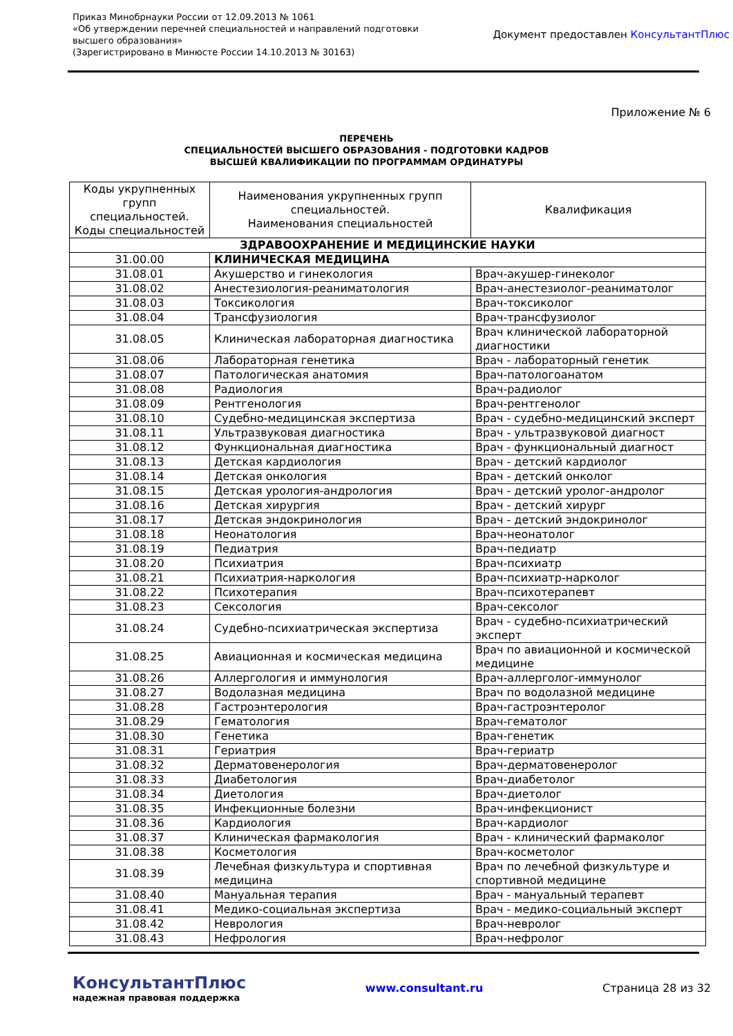Приказ Минобрнауки России от 12.09.2013 № 1061
«Об утверждении перечней специальностей и направлений подготовки
высшего образования»
(Зарегистрировано в Минюсте России 14.10.2013 № 30163)
Документ предоставлен КонсультантПлюс
Приложение № 6
ПЕРЕЧЕНЬ
СПЕЦИАЛЬНОСТЕЙ ВЫСШЕГО ОБРАЗОВАНИЯ - ПОДГОТОВКИ КАДРОВ
ВЫСШЕЙ КВАЛИФИКАЦИИ ПО ПРОГРАММАМ ОРДИНАТУРЫ
| Коды укрупненных групп специальностей. Коды специальностей | Наименования укрупненных групп специальностей. Наименования специальностей | Квалификация |
| --- | --- | --- |
| ЗДРАВООХРАНЕНИЕ И МЕДИЦИНСКИЕ НАУКИ | | |
| 31.00.00 | КЛИНИЧЕСКАЯ МЕДИЦИНА | |
| 31.08.01 | Акушерство и гинекология | Врач-акушер-гинеколог |
| 31.08.02 | Анестезиология-реаниматология | Врач-анестезиолог-реаниматолог |
| 31.08.03 | Токсикология | Врач-токсиколог |
| 31.08.04 | Трансфузиология | Врач-трансфузиолог |
| 31.08.05 | Клиническая лабораторная диагностика | Врач клинической лабораторной диагностики |
| 31.08.06 | Лабораторная генетика | Врач - лабораторный генетик |
| 31.08.07 | Патологическая анатомия | Врач-патологоанатом |
| 31.08.08 | Радиология | Врач-радиолог |
| 31.08.09 | Рентгенология | Врач-рентгенолог |
| 31.08.10 | Судебно-медицинская экспертиза | Врач - судебно-медицинский эксперт |
| 31.08.11 | Ультразвуковая диагностика | Врач - ультразвуковой диагност |
| 31.08.12 | Функциональная диагностика | Врач - функциональный диагност |
| 31.08.13 | Детская кардиология | Врач - детский кардиолог |
| 31.08.14 | Детская онкология | Врач - детский онколог |
| 31.08.15 | Детская урология-андрология | Врач - детский уролог-андролог |
| 31.08.16 | Детская хирургия | Врач - детский хирург |
| 31.08.17 | Детская эндокринология | Врач - детский эндокринолог |
| 31.08.18 | Неонатология | Врач-неонатолог |
| 31.08.19 | Педиатрия | Врач-педиатр |
| 31.08.20 | Психиатрия | Врач-психиатр |
| 31.08.21 | Психиатрия-наркология | Врач-психиатр-нарколог |
| 31.08.22 | Психотерапия | Врач-психотерапевт |
| 31.08.23 | Сексология | Врач-сексолог |
| 31.08.24 | Судебно-психиатрическая экспертиза | Врач - судебно-психиатрический эксперт |
| 31.08.25 | Авиационная и космическая медицина | Врач по авиационной и космической медицине |
| 31.08.26 | Аллергология и иммунология | Врач-аллерголог-иммунолог |
| 31.08.27 | Водолазная медицина | Врач по водолазной медицине |
| 31.08.28 | Гастроэнтерология | Врач-гастроэнтеролог |
| 31.08.29 | Гематология | Врач-гематолог |
| 31.08.30 | Генетика | Врач-генетик |
| 31.08.31 | Гериатрия | Врач-гериатр |
| 31.08.32 | Дерматовенерология | Врач-дерматовенеролог |
| 31.08.33 | Диабетология | Врач-диабетолог |
| 31.08.34 | Диетология | Врач-диетолог |
| 31.08.35 | Инфекционные болезни | Врач-инфекционист |
| 31.08.36 | Кардиология | Врач-кардиолог |
| 31.08.37 | Клиническая фармакология | Врач - клинический фармаколог |
| 31.08.38 | Косметология | Врач-косметолог |
| 31.08.39 | Лечебная физкультура и спортивная медицина | Врач по лечебной физкультуре и спортивной медицине |
| 31.08.40 | Мануальная терапия | Врач - мануальный терапевт |
| 31.08.41 | Медико-социальная экспертиза | Врач - медико-социальный эксперт |
| 31.08.42 | Неврология | Врач-невролог |
| 31.08.43 | Нефрология | Врач-нефролог |
КонсультантПлюс
надежная правовая поддержка
www.consultant.ru Страница 28 из 32